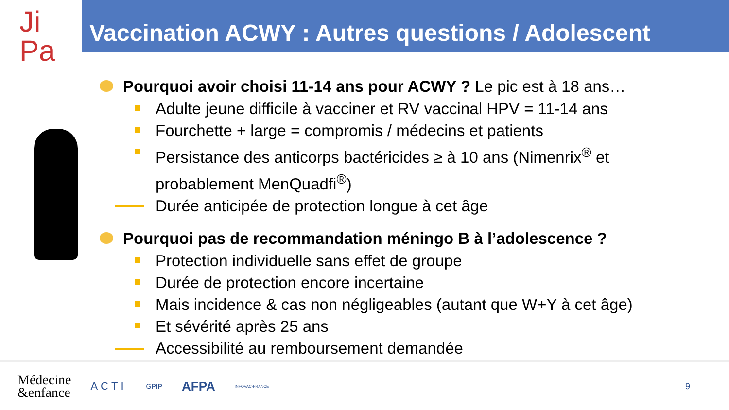Ji
Pa
Vaccination ACWY : Autres questions / Adolescent
Pourquoi avoir choisi 11-14 ans pour ACWY ? Le pic est à 18 ans…
Adulte jeune difficile à vacciner et RV vaccinal HPV = 11-14 ans
Fourchette + large = compromis / médecins et patients
Persistance des anticorps bactéricides ≥ à 10 ans (Nimenrix<sup>®</sup> et probablement MenQuadfi<sup>®</sup>)
Durée anticipée de protection longue à cet âge
Pourquoi pas de recommandation méningo B à l’adolescence ?
Protection individuelle sans effet de groupe
Durée de protection encore incertaine
Mais incidence & cas non négligeables (autant que W+Y à cet âge)
Et sévérité après 25 ans
Accessibilité au remboursement demandée
Médecine
&enfance ACTI GPIP AFPA INFOVAC-FRANCE 9